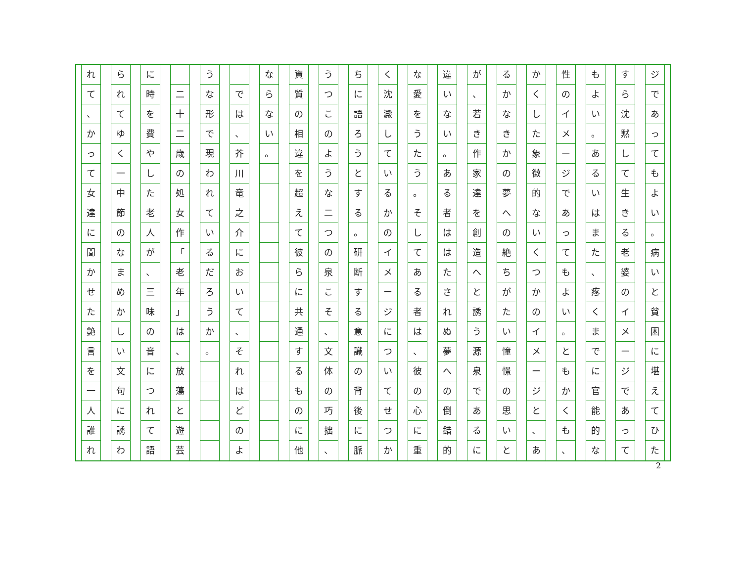ジ
で
あ
っ
て
も
よ
い
。
病
い
と
貧
困
に
堪
え
て
ひ
た
す
ら
沈
黙
し
て
生
き
る
老
婆
の
イ
メ
ー
ジ
で
あ
っ
て
も
よ
い
。
あ
る
い
は
ま
た
、
疼
く
ま
で
に
官
能
的
な
性
の
イ
メ
ー
ジ
で
あ
っ
て
も
よ
い
。
と
も
か
く
も
、
か
く
し
た
象
徴
的
な
い
く
つ
か
の
イ
メ
ー
ジ
と
、
あ
る
か
な
き
か
の
夢
へ
の
絶
ち
が
た
い
憧
憬
の
思
い
と
が
、
若
き
作
家
達
を
創
造
へ
と
誘
う
源
泉
で
あ
る
に
違
い
な
い
。
あ
る
者
は
は
た
さ
れ
ぬ
夢
へ
の
倒
錯
的
な
愛
を
う
た
う
。
そ
し
て
あ
る
者
は
、
彼
の
心
に
重
く
沈
澱
し
て
い
る
か
の
イ
メ
ー
ジ
に
つ
い
て
せ
つ
か
ち
に
語
ろ
う
と
す
る
。
研
断
す
る
意
識
の
背
後
に
脈
う
つ
こ
の
よ
う
な
二
つ
の
泉
こ
そ
、
文
体
の
巧
拙
、
資
質
の
相
違
を
超
え
て
彼
ら
に
共
通
す
る
も
の
に
他
な
ら
な
い
。
で
は
、
芥
川
竜
之
介
に
お
い
て
、
そ
れ
は
ど
の
よ
う
な
形
で
現
わ
れ
て
い
る
だ
ろ
う
か
。
二
十
二
歳
の
処
女
作
「
老
年
」
は
、
放
蕩
と
遊
芸
に
時
を
費
や
し
た
老
人
が
、
三
味
の
音
に
つ
れ
て
語
ら
れ
て
ゆ
く
一
中
節
の
な
ま
め
か
し
い
文
句
に
誘
わ
れ
て
、
か
っ
て
女
達
に
聞
か
せ
た
艶
言
を
一
人
誰
れ
2